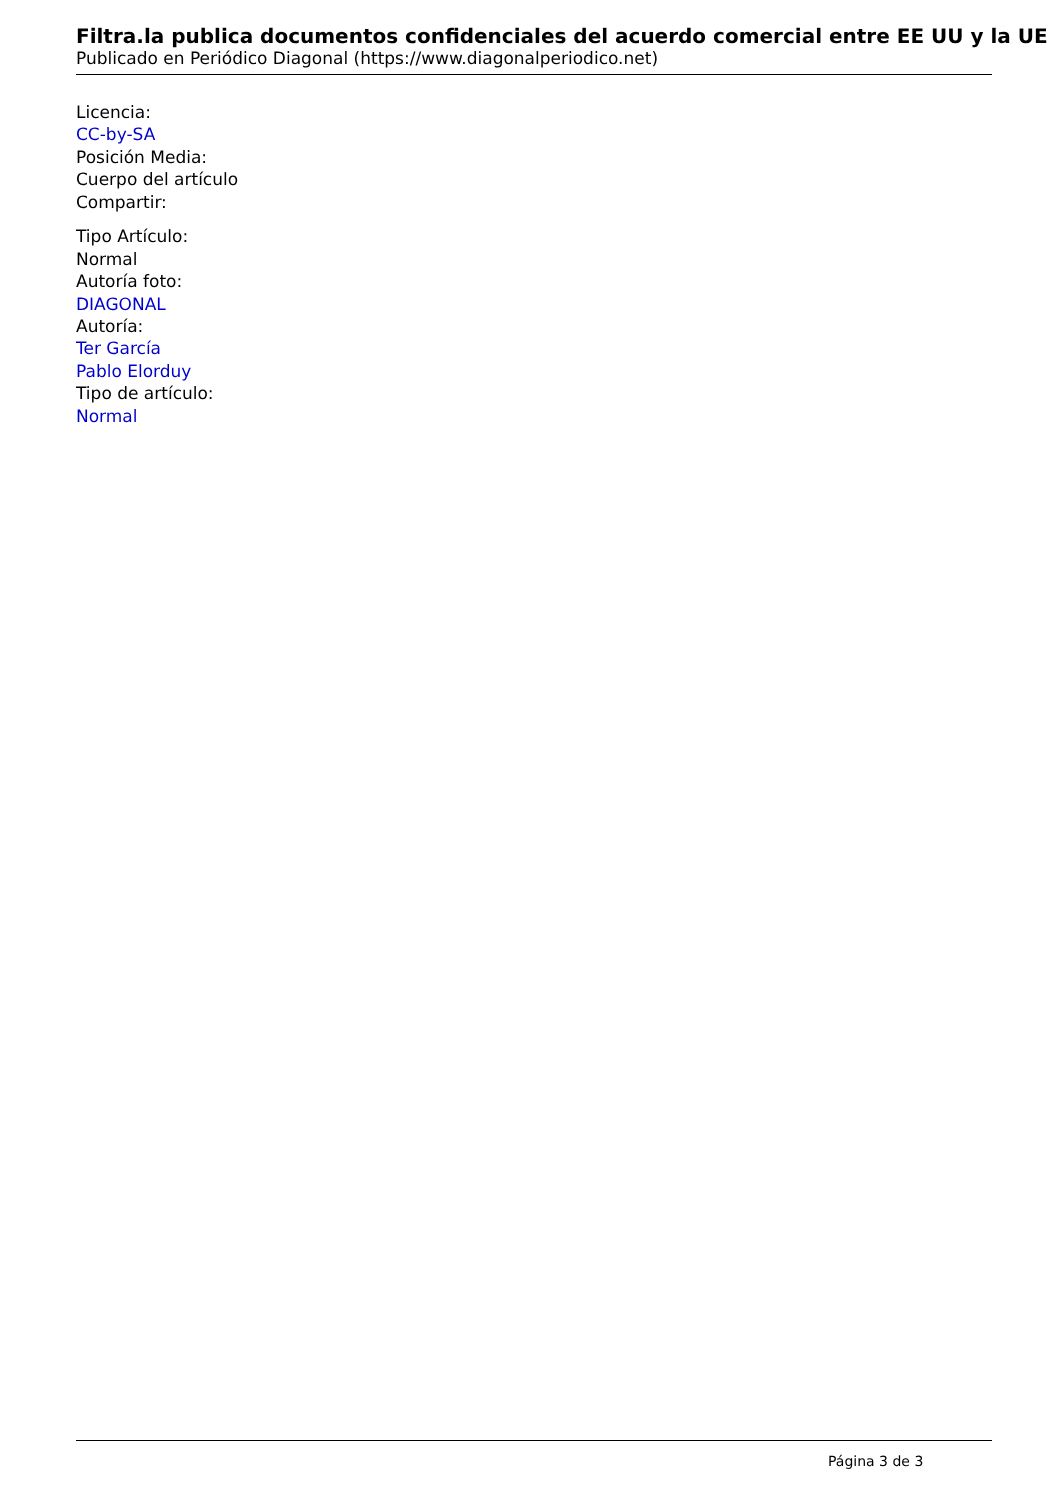Filtra.la publica documentos confidenciales del acuerdo comercial entre EE UU y la UE
Publicado en Periódico Diagonal (https://www.diagonalperiodico.net)
Licencia:
CC-by-SA
Posición Media:
Cuerpo del artículo
Compartir:
Tipo Artículo:
Normal
Autoría foto:
DIAGONAL
Autoría:
Ter García
Pablo Elorduy
Tipo de artículo:
Normal
Página 3 de 3